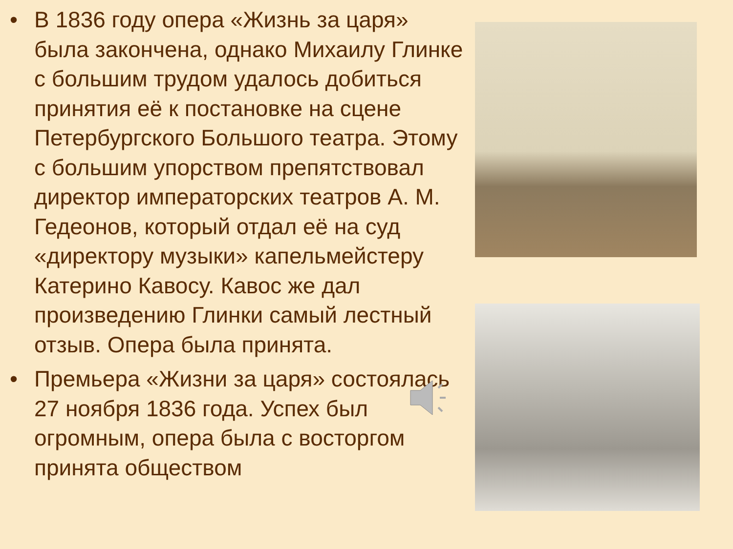• В 1836 году опера «Жизнь за царя» была закончена, однако Михаилу Глинке с большим трудом удалось добиться принятия её к постановке на сцене Петербургского Большого театра. Этому с большим упорством препятствовал директор императорских театров А. М. Гедеонов, который отдал её на суд «директору музыки» капельмейстеру Катерино Кавосу. Кавос же дал произведению Глинки самый лестный отзыв. Опера была принята.
• Премьера «Жизни за царя» состоялась 27 ноября 1836 года. Успех был огромным, опера была с восторгом принята обществом